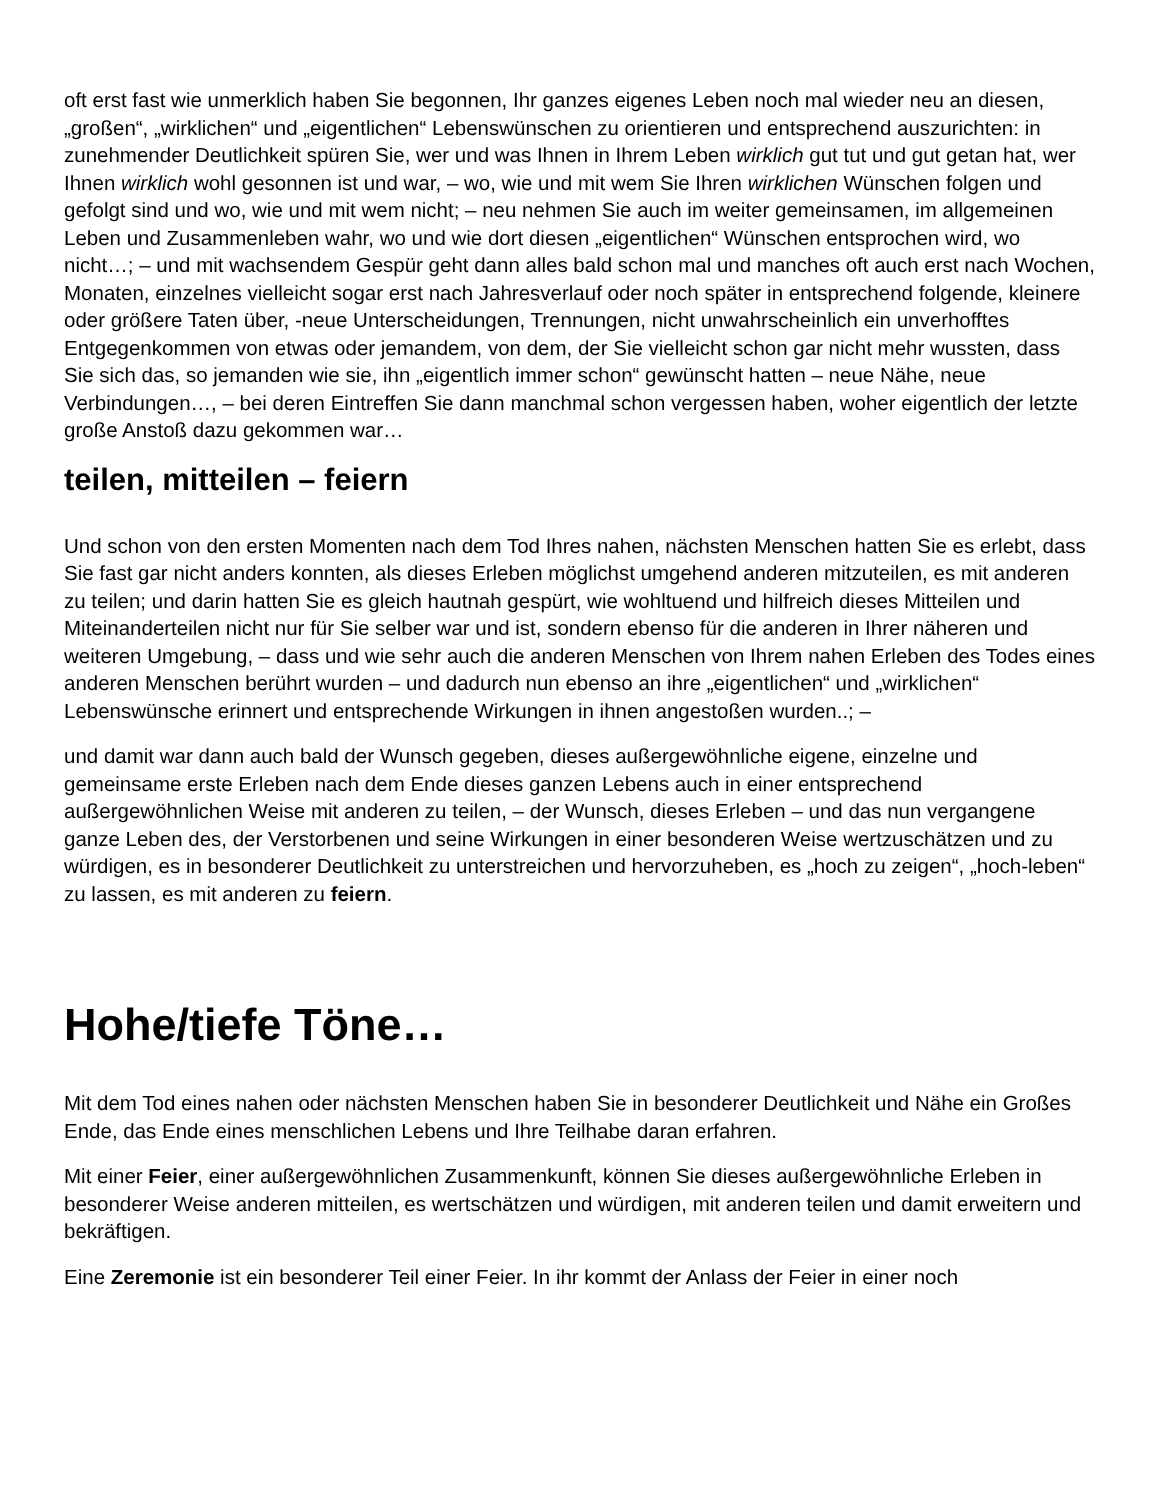oft erst fast wie unmerklich haben Sie begonnen, Ihr ganzes eigenes Leben noch mal wieder neu an diesen, „großen“, „wirklichen“ und „eigentlichen“ Lebenswünschen zu orientieren und entsprechend auszurichten: in zunehmender Deutlichkeit spüren Sie, wer und was Ihnen in Ihrem Leben wirklich gut tut und gut getan hat, wer Ihnen wirklich wohl gesonnen ist und war, – wo, wie und mit wem Sie Ihren wirklichen Wünschen folgen und gefolgt sind und wo, wie und mit wem nicht; – neu nehmen Sie auch im weiter gemeinsamen, im allgemeinen Leben und Zusammenleben wahr, wo und wie dort diesen „eigentlichen“ Wünschen entsprochen wird, wo nicht…; – und mit wachsendem Gespür geht dann alles bald schon mal und manches oft auch erst nach Wochen, Monaten, einzelnes vielleicht sogar erst nach Jahresverlauf oder noch später in entsprechend folgende, kleinere oder größere Taten über, -neue Unterscheidungen, Trennungen, nicht unwahrscheinlich ein unverhofftes Entgegenkommen von etwas oder jemandem, von dem, der Sie vielleicht schon gar nicht mehr wussten, dass Sie sich das, so jemanden wie sie, ihn „eigentlich immer schon“ gewünscht hatten – neue Nähe, neue Verbindungen…, – bei deren Eintreffen Sie dann manchmal schon vergessen haben, woher eigentlich der letzte große Anstoß dazu gekommen war…
teilen, mitteilen – feiern
Und schon von den ersten Momenten nach dem Tod Ihres nahen, nächsten Menschen hatten Sie es erlebt, dass Sie fast gar nicht anders konnten, als dieses Erleben möglichst umgehend anderen mitzuteilen, es mit anderen zu teilen; und darin hatten Sie es gleich hautnah gespürt, wie wohltuend und hilfreich dieses Mitteilen und Miteinanderteilen nicht nur für Sie selber war und ist, sondern ebenso für die anderen in Ihrer näheren und weiteren Umgebung, – dass und wie sehr auch die anderen Menschen von Ihrem nahen Erleben des Todes eines anderen Menschen berührt wurden – und dadurch nun ebenso an ihre „eigentlichen“ und „wirklichen“ Lebenswünsche erinnert und entsprechende Wirkungen in ihnen angestoßen wurden..; –
und damit war dann auch bald der Wunsch gegeben, dieses außergewöhnliche eigene, einzelne und gemeinsame erste Erleben nach dem Ende dieses ganzen Lebens auch in einer entsprechend außergewöhnlichen Weise mit anderen zu teilen, – der Wunsch, dieses Erleben – und das nun vergangene ganze Leben des, der Verstorbenen und seine Wirkungen in einer besonderen Weise wertzuschätzen und zu würdigen, es in besonderer Deutlichkeit zu unterstreichen und hervorzuheben, es „hoch zu zeigen“, „hoch-leben“ zu lassen, es mit anderen zu feiern.
Hohe/tiefe Töne…
Mit dem Tod eines nahen oder nächsten Menschen haben Sie in besonderer Deutlichkeit und Nähe ein Großes Ende, das Ende eines menschlichen Lebens und Ihre Teilhabe daran erfahren.
Mit einer Feier, einer außergewöhnlichen Zusammenkunft, können Sie dieses außergewöhnliche Erleben in besonderer Weise anderen mitteilen, es wertschätzen und würdigen, mit anderen teilen und damit erweitern und bekräftigen.
Eine Zeremonie ist ein besonderer Teil einer Feier. In ihr kommt der Anlass der Feier in einer noch